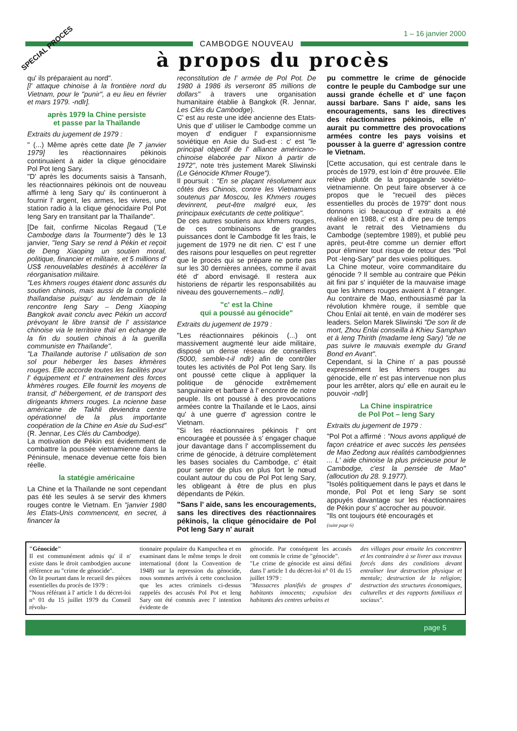SPECIAL PROCES
1 – 16 janvier 2000
CAMBODGE NOUVEAU
à propos du procès
qu' ils préparaient au nord".
[l' attaque chinoise à la frontière nord du Vietnam, pour le "punir", a eu lieu en février et mars 1979. -ndlr].
après 1979 la Chine persiste
et passe par la Thaïlande
Extraits du jugement de 1979 :
" (...) Même après cette date [le 7 janvier 1979] les réactionnaires pékinois continuaient à aider la clique génocidaire Pol Pot Ieng Sary.
"D' après les documents saisis à Tansanh, les réactionnaires pékinois ont de nouveau affirmé à Ieng Sary qu' ils continueront à fournir l' argent, les armes, les vivres, une station radio à la clique génocidaire Pol Pot Ieng Sary en transitant par la Thaïlande".
[De fait, confirme Nicolas Regaud ("Le Cambodge dans la Tourmente") dès le 13 janvier, "Ieng Sary se rend à Pékin et reçoit de Deng Xiaoping un soutien moral, politique, financier et militaire, et 5 millions d' US$ renouvelables destinés à accélérer la réorganisation militaire.
"Les khmers rouges étaient donc assurés du soutien chinois, mais aussi de la complicité thaïlandaise puisqu' au lendemain de la rencontre Ieng Sary – Deng Xiaoping Bangkok avait conclu avec Pékin un accord prévoyant le libre transit de l' assistance chinoise via le territoire thaï en échange de la fin du soutien chinois à la guerilla communiste en Thaïlande".
"La Thaïlande autorise l' utilisation de son sol pour héberger les bases khmères rouges. Elle accorde toutes les facilités pour l' équipement et l' entrainement des forces khmères rouges. Elle fournit les moyens de transit, d' hébergement, et de transport des dirigeants khmers rouges. La ncienne base américaine de Takhli deviendra centre opérationnel de la plus importante coopération de la Chine en Asie du Sud-est" (R. Jennar, Les Clés du Cambodge).
La motivation de Pékin est évidemment de combattre la poussée vietnamienne dans la Péninsule, menace devenue cette fois bien réelle.
la statégie américaine
La Chine et la Thaïlande ne sont cependant pas été les seules à se servir des khmers rouges contre le Vietnam. En "janvier 1980 les Etats-Unis commencent, en secret, à financer la
reconstitution de l' armée de Pol Pot. De 1980 à 1986 ils verseront 85 millions de dollars" à travers une organisation humanitaire établie à Bangkok (R. Jennar, Les Clés du Cambodge).
C' est au reste une idée ancienne des Etats-Unis que d' utiliser le Cambodge comme un moyen d' endiguer l' expansionnisme soviétique en Asie du Sud-est : c' est "le principal objectif de l' alliance américano-chinoise élaborée par Nixon à partir de 1972", note très justement Marek Sliwinski (Le Génocide Khmer Rouge").
Il poursuit : "En se plaçant résolument aux côtés des Chinois, contre les Vietnamiens soutenus par Moscou, les Khmers rouges devinrent, peut-être malgré eux, les principaux exécutants de cette politique".
De ces autres soutiens aux khmers rouges, de ces combinaisons de grandes puissances dont le Cambodge fit les frais, le jugement de 1979 ne dit rien. C' est l' une des raisons pour lesquelles on peut regretter que le procès qui se prépare ne porte pas sur les 30 dernières années, comme il avait été d' abord envisagé. Il restera aux historiens de répartir les responsabilités au niveau des gouvernements.– ndlr].
"c' est la Chine
qui a poussé au génocide"
Extraits du jugement de 1979 :
"Les réactionnaires pékinois (...) ont massivement augmenté leur aide militaire, disposé un dense réseau de conseillers (5000, semble-t-il ndlr) afin de contrôler toutes les activités de Pol Pot Ieng Sary. Ils ont poussé cette clique à appliquer la politique de génocide extrêmement sanguinaire et barbare à l' encontre de notre peuple. Ils ont poussé à des provocations armées contre la Thaïlande et le Laos, ainsi qu' à une guerre d' agression contre le Vietnam.
"Si les réactionnaires pékinois l' ont encouragée et poussée à s' engager chaque jour davantage dans l' accomplissement du crime de génocide, à détruire complètement les bases sociales du Cambodge, c' était pour serrer de plus en plus fort le nœud coulant autour du cou de Pol Pot Ieng Sary, les obligeant à être de plus en plus dépendants de Pékin.
"Sans l' aide, sans les encouragements, sans les directives des réactionnaires pékinois, la clique génocidaire de Pol Pot Ieng Sary n' aurait
pu commettre le crime de génocide contre le peuple du Cambodge sur une aussi grande échelle et d' une façon aussi barbare. Sans l' aide, sans les encouragements, sans les directives des réactionnaires pékinois, elle n' aurait pu commettre des provocations armées contre les pays voisins et pousser à la guerre d' agression contre le Vietnam.
[Cette accusation, qui est centrale dans le procès de 1979, est loin d' être prouvée. Elle relève plutôt de la propagande soviéto-vietnamienne. On peut faire observer à ce propos que le "recueil des pièces essentielles du procès de 1979" dont nous donnons ici beaucoup d' extraits a été réalisé en 1988, c' est à dire peu de temps avant le retrait des Vietnamiens du Cambodge (septembre 1989), et publié peu après, peut-être comme un dernier effort pour éliminer tout risque de retour des "Pol Pot -Ieng-Sary" par des voies politiques.
La Chine moteur, voire commanditaire du génocide ? Il semble au contraire que Pékin ait fini par s' inquiéter de la mauvaise image que les khmers rouges avaient à l' étranger. Au contraire de Mao, enthousiasmé par la révolution khmère rouge, il semble que Chou Enlaï ait tenté, en vain de modérer ses leaders. Selon Marek Sliwinski "De son lit de mort, Zhou Enlai conseilla à Khieu Samphan et à Ieng Thirith (madame Ieng Sary) "de ne pas suivre le mauvais exemple du Grand Bond en Avant".
Cependant, si la Chine n' a pas poussé expressément les khmers rouges au génocide, elle n' est pas intervenue non plus pour les arrêter, alors qu' elle en aurait eu le pouvoir -ndlr]
La Chine inspiratrice
de Pol Pot – Ieng Sary
Extraits du jugement de 1979 :
"Pol Pot a affirmé : "Nous avons appliqué de façon créatrice et avec succès les pensées de Mao Zedong aux réalités cambodgiennes ... L' aide chinoise la plus précieuse pour le Cambodge, c'est la pensée de Mao" (allocution du 28. 9.1977).
"Isolés politiquement dans le pays et dans le monde, Pol Pot et Ieng Sary se sont appuyés davantage sur les réactionnaires de Pékin pour s' accrocher au pouvoir.
"Ils ont toujours été encouragés et
(suite page 6)
"Génocide"
Il est communément admis qu' il n' existe dans le droit cambodgien aucune référence au "crime de génocide".
On lit pourtant dans le recueil des pièces essentielles du procès de 1979 :
"Nous référant à l' article 1 du décret-loi n° 01 du 15 juillet 1979 du Conseil révolu-
tionnaire populaire du Kampuchea et en examinant dans le même temps le droit international (dont la Convention de 1948) sur la repression du génocide, nous sommes arrivés à cette conclusion que les actes criminels ci-dessus rappelés des accusés Pol Pot et Ieng Sary ont été commis avec l' intention évidente de
génocide. Par conséquent les accusés ont commis le crime de "génocide".
"Le crime de génocide est ainsi défini dans l' article 1 du décret-loi n° 01 du 15 juillet 1979 :
"Massacres planifiés de groupes d' habitants innocents; expulsion des habitants des centres urbains et
des villages pour ensuite les concentrer et les contraindre à se livrer aux travaux forcés dans des conditions devant entraîner leur destruction physique et mentale; destruction de la religion; destruction des structures économiques, culturelles et des rapports familiaux et sociaux".
page 5